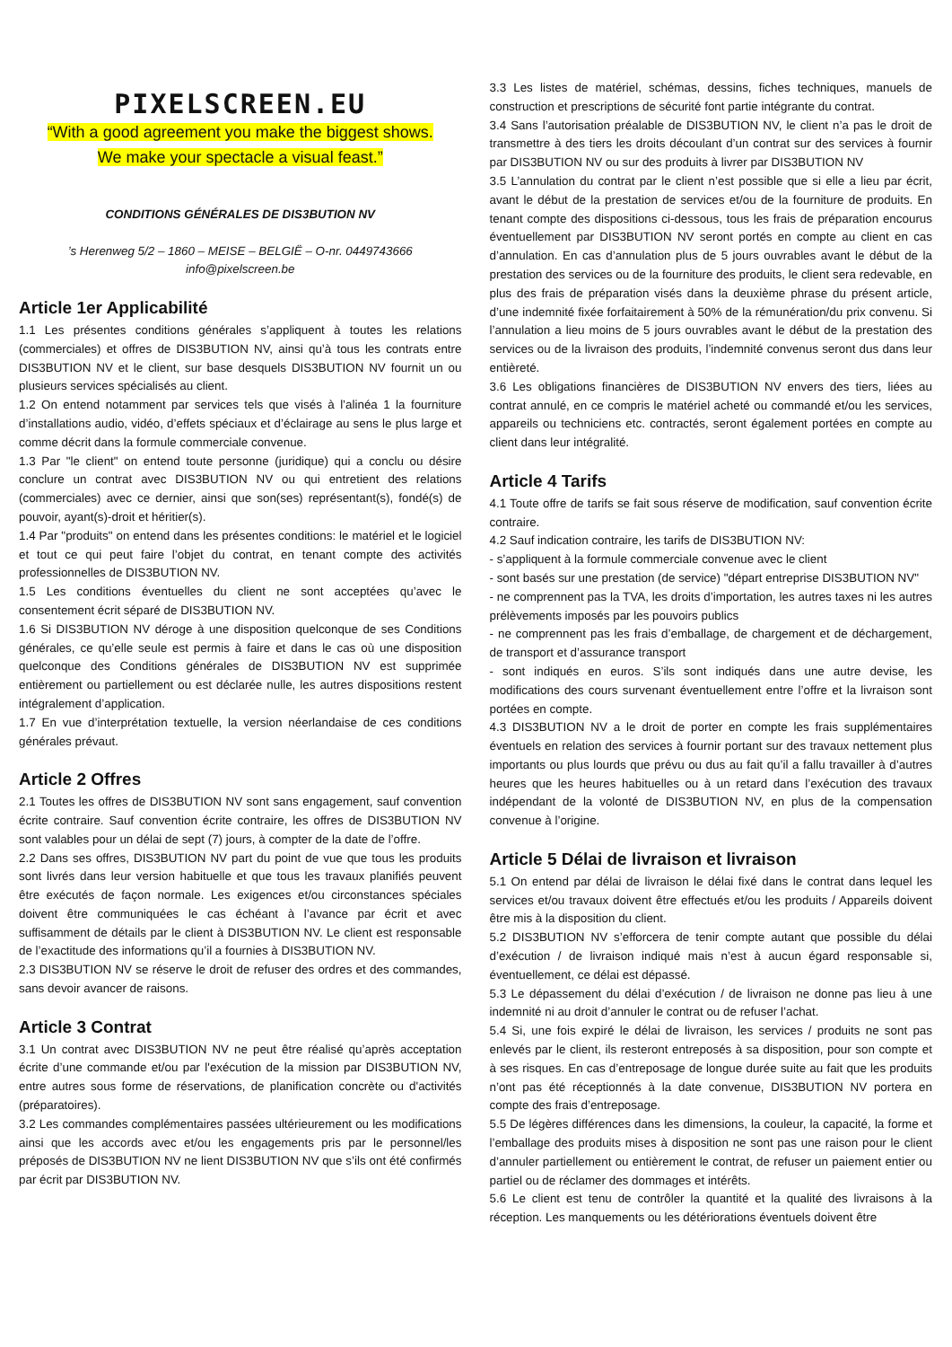PIXELSCREEN.EU
“With a good agreement you make the biggest shows.
We make your spectacle a visual feast.”
CONDITIONS GÉNÉRALES DE DIS3BUTION NV
’s Herenweg 5/2 – 1860 – MEISE – BELGIË – O-nr. 0449743666
info@pixelscreen.be
Article 1er Applicabilité
1.1 Les présentes conditions générales s’appliquent à toutes les relations (commerciales) et offres de DIS3BUTION NV, ainsi qu’à tous les contrats entre DIS3BUTION NV et le client, sur base desquels DIS3BUTION NV fournit un ou plusieurs services spécialisés au client.
1.2 On entend notamment par services tels que visés à l’alinéa 1 la fourniture d’installations audio, vidéo, d’effets spéciaux et d’éclairage au sens le plus large et comme décrit dans la formule commerciale convenue.
1.3 Par "le client" on entend toute personne (juridique) qui a conclu ou désire conclure un contrat avec DIS3BUTION NV ou qui entretient des relations (commerciales) avec ce dernier, ainsi que son(ses) représentant(s), fondé(s) de pouvoir, ayant(s)-droit et héritier(s).
1.4 Par "produits" on entend dans les présentes conditions: le matériel et le logiciel et tout ce qui peut faire l’objet du contrat, en tenant compte des activités professionnelles de DIS3BUTION NV.
1.5 Les conditions éventuelles du client ne sont acceptées qu’avec le consentement écrit séparé de DIS3BUTION NV.
1.6 Si DIS3BUTION NV déroge à une disposition quelconque de ses Conditions générales, ce qu’elle seule est permis à faire et dans le cas où une disposition quelconque des Conditions générales de DIS3BUTION NV est supprimée entièrement ou partiellement ou est déclarée nulle, les autres dispositions restent intégralement d’application.
1.7 En vue d’interprétation textuelle, la version néerlandaise de ces conditions générales prévaut.
Article 2 Offres
2.1 Toutes les offres de DIS3BUTION NV sont sans engagement, sauf convention écrite contraire. Sauf convention écrite contraire, les offres de DIS3BUTION NV sont valables pour un délai de sept (7) jours, à compter de la date de l’offre.
2.2 Dans ses offres, DIS3BUTION NV part du point de vue que tous les produits sont livrés dans leur version habituelle et que tous les travaux planifiés peuvent être exécutés de façon normale. Les exigences et/ou circonstances spéciales doivent être communiquées le cas échéant à l’avance par écrit et avec suffisamment de détails par le client à DIS3BUTION NV. Le client est responsable de l’exactitude des informations qu’il a fournies à DIS3BUTION NV.
2.3 DIS3BUTION NV se réserve le droit de refuser des ordres et des commandes, sans devoir avancer de raisons.
Article 3 Contrat
3.1 Un contrat avec DIS3BUTION NV ne peut être réalisé qu’après acceptation écrite d’une commande et/ou par l'exécution de la mission par DIS3BUTION NV, entre autres sous forme de réservations, de planification concrète ou d'activités (préparatoires).
3.2 Les commandes complémentaires passées ultérieurement ou les modifications ainsi que les accords avec et/ou les engagements pris par le personnel/les préposés de DIS3BUTION NV ne lient DIS3BUTION NV que s’ils ont été confirmés par écrit par DIS3BUTION NV.
3.3 Les listes de matériel, schémas, dessins, fiches techniques, manuels de construction et prescriptions de sécurité font partie intégrante du contrat.
3.4 Sans l’autorisation préalable de DIS3BUTION NV, le client n’a pas le droit de transmettre à des tiers les droits découlant d’un contrat sur des services à fournir par DIS3BUTION NV ou sur des produits à livrer par DIS3BUTION NV
3.5 L’annulation du contrat par le client n’est possible que si elle a lieu par écrit, avant le début de la prestation de services et/ou de la fourniture de produits. En tenant compte des dispositions ci-dessous, tous les frais de préparation encourus éventuellement par DIS3BUTION NV seront portés en compte au client en cas d’annulation. En cas d’annulation plus de 5 jours ouvrables avant le début de la prestation des services ou de la fourniture des produits, le client sera redevable, en plus des frais de préparation visés dans la deuxième phrase du présent article, d’une indemnité fixée forfaitairement à 50% de la rémunération/du prix convenu. Si l’annulation a lieu moins de 5 jours ouvrables avant le début de la prestation des services ou de la livraison des produits, l’indemnité convenus seront dus dans leur entièreté.
3.6 Les obligations financières de DIS3BUTION NV envers des tiers, liées au contrat annulé, en ce compris le matériel acheté ou commandé et/ou les services, appareils ou techniciens etc. contractés, seront également portées en compte au client dans leur intégralité.
Article 4 Tarifs
4.1 Toute offre de tarifs se fait sous réserve de modification, sauf convention écrite contraire.
4.2 Sauf indication contraire, les tarifs de DIS3BUTION NV:
- s’appliquent à la formule commerciale convenue avec le client
- sont basés sur une prestation (de service) "départ entreprise DIS3BUTION NV"
- ne comprennent pas la TVA, les droits d’importation, les autres taxes ni les autres prélèvements imposés par les pouvoirs publics
- ne comprennent pas les frais d’emballage, de chargement et de déchargement, de transport et d’assurance transport
- sont indiqués en euros. S’ils sont indiqués dans une autre devise, les modifications des cours survenant éventuellement entre l’offre et la livraison sont portées en compte.
4.3 DIS3BUTION NV a le droit de porter en compte les frais supplémentaires éventuels en relation des services à fournir portant sur des travaux nettement plus importants ou plus lourds que prévu ou dus au fait qu’il a fallu travailler à d’autres heures que les heures habituelles ou à un retard dans l’exécution des travaux indépendant de la volonté de DIS3BUTION NV, en plus de la compensation convenue à l’origine.
Article 5 Délai de livraison et livraison
5.1 On entend par délai de livraison le délai fixé dans le contrat dans lequel les services et/ou travaux doivent être effectués et/ou les produits / Appareils doivent être mis à la disposition du client.
5.2 DIS3BUTION NV s’efforcera de tenir compte autant que possible du délai d’exécution / de livraison indiqué mais n’est à aucun égard responsable si, éventuellement, ce délai est dépassé.
5.3 Le dépassement du délai d’exécution / de livraison ne donne pas lieu à une indemnité ni au droit d’annuler le contrat ou de refuser l’achat.
5.4 Si, une fois expiré le délai de livraison, les services / produits ne sont pas enlevés par le client, ils resteront entreposés à sa disposition, pour son compte et à ses risques. En cas d’entreposage de longue durée suite au fait que les produits n’ont pas été réceptionnés à la date convenue, DIS3BUTION NV portera en compte des frais d’entreposage.
5.5 De légères différences dans les dimensions, la couleur, la capacité, la forme et l’emballage des produits mises à disposition ne sont pas une raison pour le client d’annuler partiellement ou entièrement le contrat, de refuser un paiement entier ou partiel ou de réclamer des dommages et intérêts.
5.6 Le client est tenu de contrôler la quantité et la qualité des livraisons à la réception. Les manquements ou les détériorations éventuels doivent être